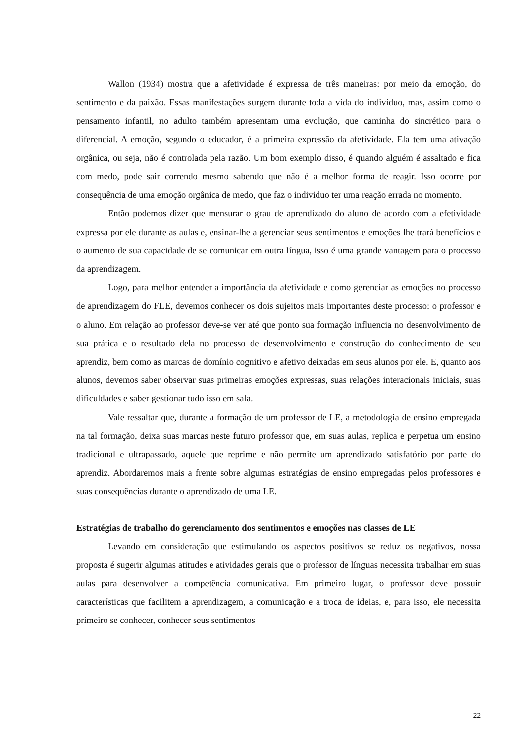Wallon (1934) mostra que a afetividade é expressa de três maneiras: por meio da emoção, do sentimento e da paixão. Essas manifestações surgem durante toda a vida do indivíduo, mas, assim como o pensamento infantil, no adulto também apresentam uma evolução, que caminha do sincrético para o diferencial. A emoção, segundo o educador, é a primeira expressão da afetividade. Ela tem uma ativação orgânica, ou seja, não é controlada pela razão. Um bom exemplo disso, é quando alguém é assaltado e fica com medo, pode sair correndo mesmo sabendo que não é a melhor forma de reagir. Isso ocorre por consequência de uma emoção orgânica de medo, que faz o individuo ter uma reação errada no momento.
Então podemos dizer que mensurar o grau de aprendizado do aluno de acordo com a efetividade expressa por ele durante as aulas e, ensinar-lhe a gerenciar seus sentimentos e emoções lhe trará benefícios e o aumento de sua capacidade de se comunicar em outra língua, isso é uma grande vantagem para o processo da aprendizagem.
Logo, para melhor entender a importância da afetividade e como gerenciar as emoções no processo de aprendizagem do FLE, devemos conhecer os dois sujeitos mais importantes deste processo: o professor e o aluno. Em relação ao professor deve-se ver até que ponto sua formação influencia no desenvolvimento de sua prática e o resultado dela no processo de desenvolvimento e construção do conhecimento de seu aprendiz, bem como as marcas de domínio cognitivo e afetivo deixadas em seus alunos por ele. E, quanto aos alunos, devemos saber observar suas primeiras emoções expressas, suas relações interacionais iniciais, suas dificuldades e saber gestionar tudo isso em sala.
Vale ressaltar que, durante a formação de um professor de LE, a metodologia de ensino empregada na tal formação, deixa suas marcas neste futuro professor que, em suas aulas, replica e perpetua um ensino tradicional e ultrapassado, aquele que reprime e não permite um aprendizado satisfatório por parte do aprendiz. Abordaremos mais a frente sobre algumas estratégias de ensino empregadas pelos professores e suas consequências durante o aprendizado de uma LE.
Estratégias de trabalho do gerenciamento dos sentimentos e emoções nas classes de LE
Levando em consideração que estimulando os aspectos positivos se reduz os negativos, nossa proposta é sugerir algumas atitudes e atividades gerais que o professor de línguas necessita trabalhar em suas aulas para desenvolver a competência comunicativa. Em primeiro lugar, o professor deve possuir características que facilitem a aprendizagem, a comunicação e a troca de ideias, e, para isso, ele necessita primeiro se conhecer, conhecer seus sentimentos
22